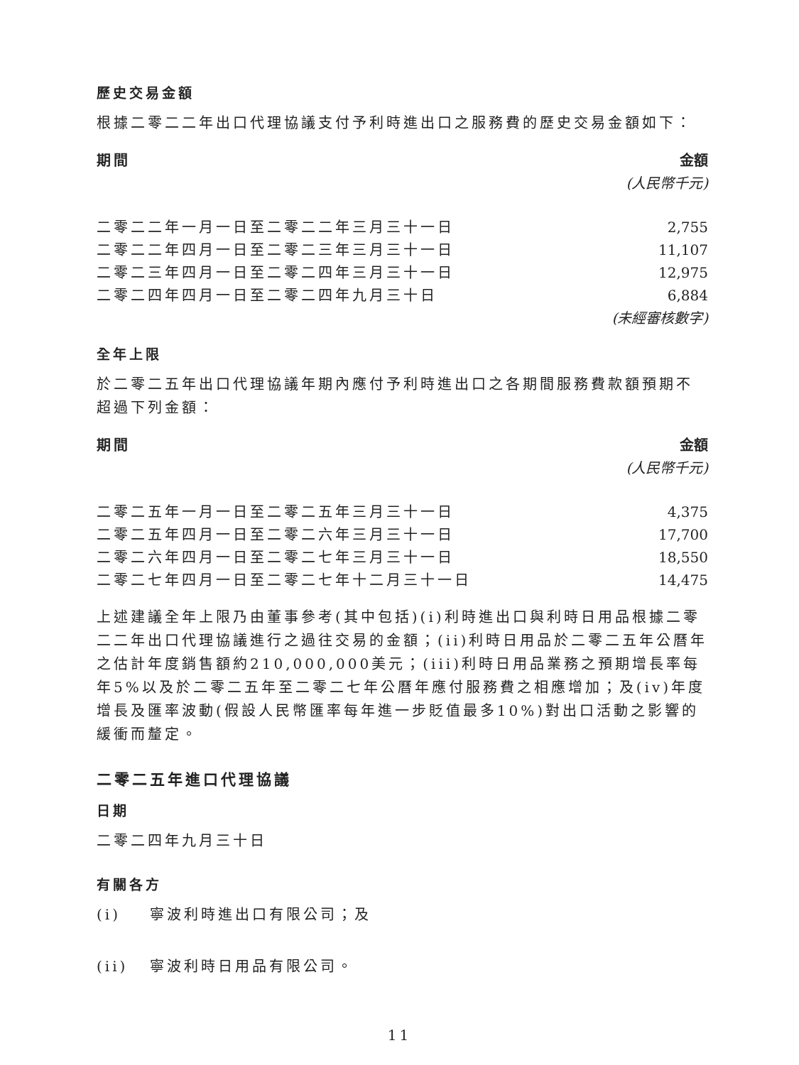歷史交易金額
根據二零二二年出口代理協議支付予利時進出口之服務費的歷史交易金額如下：
| 期間 | 金額 |
| --- | --- |
| | (人民幣千元) |
| 二零二二年一月一日至二零二二年三月三十一日 | 2,755 |
| 二零二二年四月一日至二零二三年三月三十一日 | 11,107 |
| 二零二三年四月一日至二零二四年三月三十一日 | 12,975 |
| 二零二四年四月一日至二零二四年九月三十日 | 6,884 |
| | (未經審核數字) |
全年上限
於二零二五年出口代理協議年期內應付予利時進出口之各期間服務費款額預期不超過下列金額：
| 期間 | 金額 |
| --- | --- |
| | (人民幣千元) |
| 二零二五年一月一日至二零二五年三月三十一日 | 4,375 |
| 二零二五年四月一日至二零二六年三月三十一日 | 17,700 |
| 二零二六年四月一日至二零二七年三月三十一日 | 18,550 |
| 二零二七年四月一日至二零二七年十二月三十一日 | 14,475 |
上述建議全年上限乃由董事參考(其中包括)(i)利時進出口與利時日用品根據二零二二年出口代理協議進行之過往交易的金額；(ii)利時日用品於二零二五年公曆年之估計年度銷售額約210,000,000美元；(iii)利時日用品業務之預期增長率每年5%以及於二零二五年至二零二七年公曆年應付服務費之相應增加；及(iv)年度增長及匯率波動(假設人民幣匯率每年進一步貶值最多10%)對出口活動之影響的緩衝而釐定。
二零二五年進口代理協議
日期
二零二四年九月三十日
有關各方
(i) 寧波利時進出口有限公司；及
(ii) 寧波利時日用品有限公司。
11